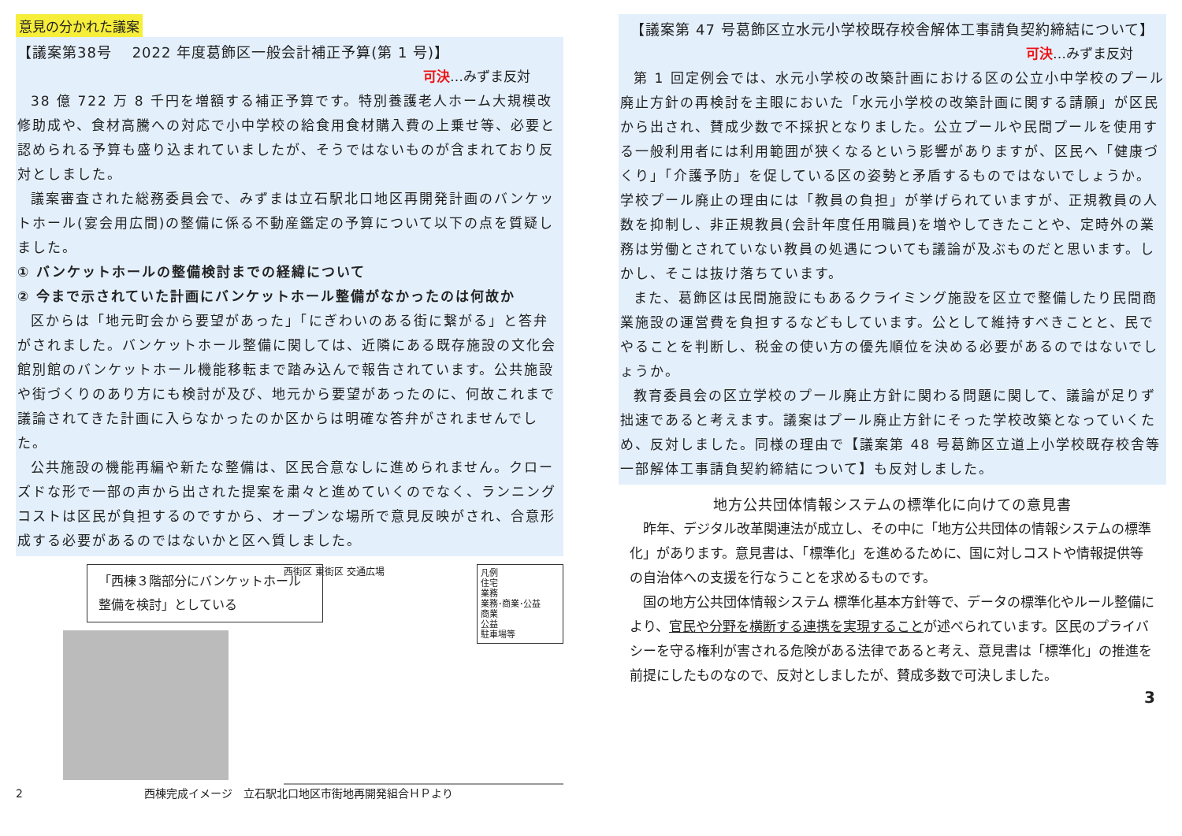意見の分かれた議案
【議案第38号　 2022 年度葛飾区一般会計補正予算(第 1 号)】
可決…みずま反対
38 億 722 万 8 千円を増額する補正予算です。特別養護老人ホーム大規模改修助成や、食材高騰への対応で小中学校の給食用食材購入費の上乗せ等、必要と認められる予算も盛り込まれていましたが、そうではないものが含まれており反対としました。
議案審査された総務委員会で、みずまは立石駅北口地区再開発計画のバンケットホール(宴会用広間)の整備に係る不動産鑑定の予算について以下の点を質疑しました。
① バンケットホールの整備検討までの経緯について
② 今まで示されていた計画にバンケットホール整備がなかったのは何故か
区からは「地元町会から要望があった」「にぎわいのある街に繋がる」と答弁がされました。バンケットホール整備に関しては、近隣にある既存施設の文化会館別館のバンケットホール機能移転まで踏み込んで報告されています。公共施設や街づくりのあり方にも検討が及び、地元から要望があったのに、何故これまで議論されてきた計画に入らなかったのか区からは明確な答弁がされませんでした。
公共施設の機能再編や新たな整備は、区民合意なしに進められません。クローズドな形で一部の声から出された提案を粛々と進めていくのでなく、ランニングコストは区民が負担するのですから、オープンな場所で意見反映がされ、合意形成する必要があるのではないかと区へ質しました。
「西棟３階部分にバンケットホール整備を検討」としている
凡例
住宅
業務
業務･商業･公益
商業
公益
駐車場等
西街区 東街区 交通広場
2 西棟完成イメージ　立石駅北口地区市街地再開発組合ＨＰより
【議案第 47 号葛飾区立水元小学校既存校舎解体工事請負契約締結について】
可決…みずま反対
第 1 回定例会では、水元小学校の改築計画における区の公立小中学校のプール廃止方針の再検討を主眼においた「水元小学校の改築計画に関する請願」が区民から出され、賛成少数で不採択となりました。公立プールや民間プールを使用する一般利用者には利用範囲が狭くなるという影響がありますが、区民へ「健康づくり」「介護予防」を促している区の姿勢と矛盾するものではないでしょうか。学校プール廃止の理由には「教員の負担」が挙げられていますが、正規教員の人数を抑制し、非正規教員(会計年度任用職員)を増やしてきたことや、定時外の業務は労働とされていない教員の処遇についても議論が及ぶものだと思います。しかし、そこは抜け落ちています。
また、葛飾区は民間施設にもあるクライミング施設を区立で整備したり民間商業施設の運営費を負担するなどもしています。公として維持すべきことと、民でやることを判断し、税金の使い方の優先順位を決める必要があるのではないでしょうか。
教育委員会の区立学校のプール廃止方針に関わる問題に関して、議論が足りず拙速であると考えます。議案はプール廃止方針にそった学校改築となっていくため、反対しました。同様の理由で【議案第 48 号葛飾区立道上小学校既存校舎等一部解体工事請負契約締結について】も反対しました。
地方公共団体情報システムの標準化に向けての意見書
昨年、デジタル改革関連法が成立し、その中に「地方公共団体の情報システムの標準化」があります。意見書は、「標準化」を進めるために、国に対しコストや情報提供等の自治体への支援を行なうことを求めるものです。
国の地方公共団体情報システム 標準化基本方針等で、データの標準化やルール整備により、官民や分野を横断する連携を実現することが述べられています。区民のプライバシーを守る権利が害される危険がある法律であると考え、意見書は「標準化」の推進を前提にしたものなので、反対としましたが、賛成多数で可決しました。
3